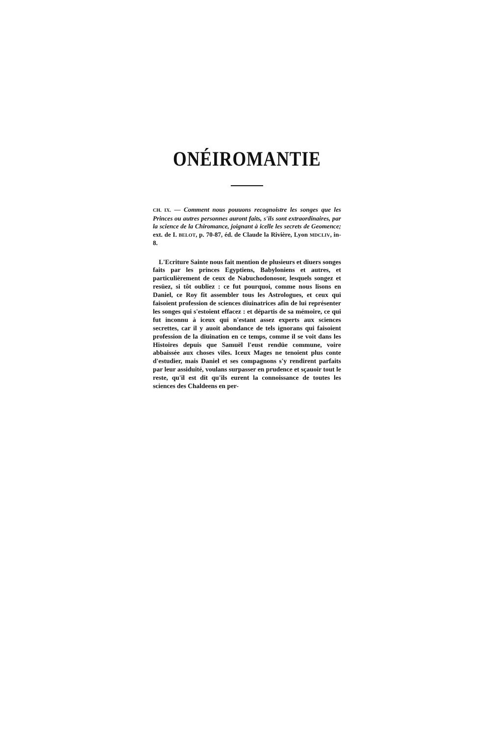ONÉIROMANTIE
CH. IX. — Comment nous pouuons recognoistre les songes que les Princes ou autres personnes auront faits, s'ils sont extraordinaires, par la science de la Chiromance, joignant à icelle les secrets de Geomence; ext. de I. BELOT, p. 70-87, éd. de Claude la Rivière, Lyon MDCLIV, in-8.
L'Ecriture Sainte nous fait mention de plusieurs et diuers songes faits par les princes Egyptiens, Babyloniens et autres, et particulièrement de ceux de Nabuchodonosor, lesquels songez et resüez, si tôt oubliez : ce fut pourquoi, comme nous lisons en Daniel, ce Roy fit assembler tous les Astrologues, et ceux qui faisoient profession de sciences diuinatrices afin de lui représenter les songes qui s'estoient effacez : et départis de sa mémoire, ce qui fut inconnu à iceux qui n'estant assez experts aux sciences secrettes, car il y auoit abondance de tels ignorans qui faisoient profession de la diuination en ce temps, comme il se voit dans les Histoires depuis que Samuël l'eust rendüe commune, voire abbaissée aux choses viles. Iceux Mages ne tenoient plus conte d'estudier, mais Daniel et ses compagnons s'y rendirent parfaits par leur assiduité, voulans surpasser en prudence et sçauoir tout le reste, qu'il est dit qu'ils eurent la connoissance de toutes les sciences des Chaldeens en per-